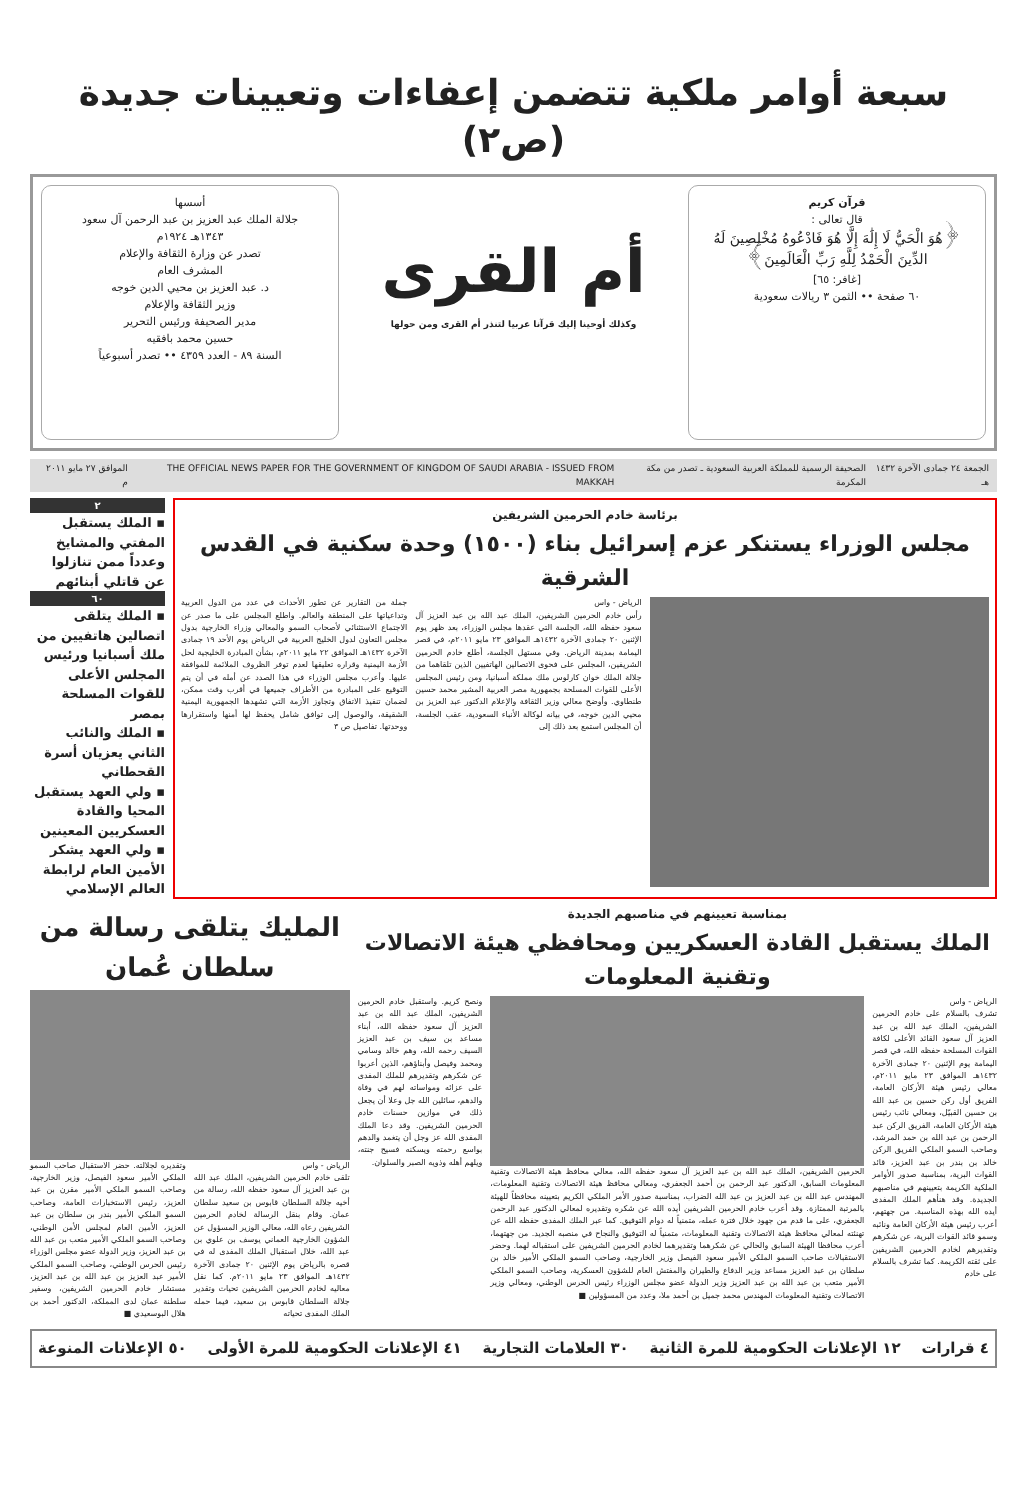سبعة أوامر ملكية تتضمن إعفاءات وتعيينات جديدة (ص٢)
قرآن كريم
قال تعالى :
﴿هُوَ الْحَيُّ لَا إِلَٰهَ إِلَّا هُوَ فَادْعُوهُ مُخْلِصِينَ لَهُ الدِّينَ الْحَمْدُ لِلَّهِ رَبِّ الْعَالَمِينَ﴾
[غافر: ٦٥]
٦٠ صفحة •• الثمن ٣ ريالات سعودية
أم القرى
وكذلك أوحينا إليك قرآنا عربيا لتنذر أم القرى ومن حولها
أسسها
جلالة الملك عبد العزيز بن عبد الرحمن آل سعود
١٣٤٣هـ ١٩٢٤م
تصدر عن وزارة الثقافة والإعلام
المشرف العام
د. عبد العزيز بن محيي الدين خوجه
وزير الثقافة والإعلام
مدير الصحيفة ورئيس التحرير
حسين محمد بافقيه
السنة ٨٩ - العدد ٤٣٥٩ •• تصدر أسبوعياً
الجمعة ٢٤ جمادى الآخرة ١٤٣٢ هـ الصحيفة الرسمية للمملكة العربية السعودية ـ تصدر من مكة المكرمة THE OFFICIAL NEWS PAPER FOR THE GOVERNMENT OF KINGDOM OF SAUDI ARABIA - ISSUED FROM MAKKAH الموافق ٢٧ مايو ٢٠١١ م
برئاسة خادم الحرمين الشريفين
مجلس الوزراء يستنكر عزم إسرائيل بناء (١٥٠٠) وحدة سكنية في القدس الشرقية
الرياض - واس
رأس خادم الحرمين الشريفين، الملك عبد الله بن عبد العزيز آل سعود حفظه الله، الجلسة التي عقدها مجلس الوزراء، بعد ظهر يوم الإثنين ٢٠ جمادى الآخرة ١٤٣٢هـ الموافق ٢٣ مايو ٢٠١١م، في قصر اليمامة بمدينة الرياض. وفي مستهل الجلسة، أطلع خادم الحرمين الشريفين، المجلس على فحوى الاتصالين الهاتفيين الذين تلقاهما من جلالة الملك خوان كارلوس ملك مملكة أسبانيا، ومن رئيس المجلس الأعلى للقوات المسلحة بجمهورية مصر العربية المشير محمد حسين طنطاوي. وأوضح معالي وزير الثقافة والإعلام الدكتور عبد العزيز بن محيي الدين خوجه، في بيانه لوكالة الأنباء السعودية، عقب الجلسة، أن المجلس استمع بعد ذلك إلى
جملة من التقارير عن تطور الأحداث في عدد من الدول العربية وتداعياتها على المنطقة والعالم. واطلع المجلس على ما صدر عن الاجتماع الاستثنائي لأصحاب السمو والمعالي وزراء الخارجية بدول مجلس التعاون لدول الخليج العربية في الرياض يوم الأحد ١٩ جمادى الآخرة ١٤٣٢هـ الموافق ٢٢ مايو ٢٠١١م، بشأن المبادرة الخليجية لحل الأزمة اليمنية وقراره تعليقها لعدم توفر الظروف الملائمة للموافقة عليها. وأعرب مجلس الوزراء في هذا الصدد عن أمله في أن يتم التوقيع على المبادرة من الأطراف جميعها في أقرب وقت ممكن، لضمان تنفيذ الاتفاق وتجاوز الأزمة التي تشهدها الجمهورية اليمنية الشقيقة، والوصول إلى توافق شامل يحفظ لها أمنها واستقرارها ووحدتها. تفاصيل ص ٣
٢
▪ الملك يستقبل المفتي والمشايخ وعدداً ممن تنازلوا عن قاتلي أبنائهم
٦٠
▪ الملك يتلقى اتصالين هاتفيين من ملك أسبانيا ورئيس المجلس الأعلى للقوات المسلحة بمصر
▪ الملك والنائب الثاني يعزيان أسرة القحطاني
▪ ولي العهد يستقبل المحيا والقادة العسكريين المعينين
▪ ولي العهد يشكر الأمين العام لرابطة العالم الإسلامي
بمناسبة تعيينهم في مناصبهم الجديدة
الملك يستقبل القادة العسكريين ومحافظي هيئة الاتصالات وتقنية المعلومات
الرياض - واس
تشرف بالسلام على خادم الحرمين الشريفين، الملك عبد الله بن عبد العزيز آل سعود القائد الأعلى لكافة القوات المسلحة حفظه الله، في قصر اليمامة يوم الإثنين ٢٠ جمادى الآخرة ١٤٣٢هـ الموافق ٢٣ مايو ٢٠١١م، معالي رئيس هيئة الأركان العامة، الفريق أول ركن حسين بن عبد الله بن حسين القبيّل، ومعالي نائب رئيس هيئة الأركان العامة، الفريق الركن عبد الرحمن بن عبد الله بن حمد المرشد، وصاحب السمو الملكي الفريق الركن خالد بن بندر بن عبد العزيز، قائد القوات البرية، بمناسبة صدور الأوامر الملكية الكريمة بتعيينهم في مناصبهم الجديدة. وقد هنأهم الملك المفدى أيده الله بهذه المناسبة. من جهتهم، أعرب رئيس هيئة الأركان العامة ونائبه وسمو قائد القوات البرية، عن شكرهم وتقديرهم لخادم الحرمين الشريفين على ثقته الكريمة. كما تشرف بالسلام على خادم
الحرمين الشريفين، الملك عبد الله بن عبد العزيز آل سعود حفظه الله، معالي محافظ هيئة الاتصالات وتقنية المعلومات السابق، الدكتور عبد الرحمن بن أحمد الجعفري، ومعالي محافظ هيئة الاتصالات وتقنية المعلومات، المهندس عبد الله بن عبد العزيز بن عبد الله الضراب، بمناسبة صدور الأمر الملكي الكريم بتعيينه محافظاً للهيئة بالمرتبة الممتازة. وقد أعرب خادم الحرمين الشريفين أيده الله عن شكره وتقديره لمعالي الدكتور عبد الرحمن الجعفري، على ما قدم من جهود خلال فترة عمله، متمنياً له دوام التوفيق. كما عبر الملك المفدى حفظه الله عن تهنئته لمعالي محافظ هيئة الاتصالات وتقنية المعلومات، متمنياً له التوفيق والنجاح في منصبه الجديد. من جهتهما، أعرب محافظا الهيئة السابق والحالي عن شكرهما وتقديرهما لخادم الحرمين الشريفين على استقباله لهما. وحضر الاستقبالات صاحب السمو الملكي الأمير سعود الفيصل وزير الخارجية، وصاحب السمو الملكي الأمير خالد بن سلطان بن عبد العزيز مساعد وزير الدفاع والطيران والمفتش العام للشؤون العسكرية، وصاحب السمو الملكي الأمير متعب بن عبد الله بن عبد العزيز وزير الدولة عضو مجلس الوزراء رئيس الحرس الوطني، ومعالي وزير الاتصالات وتقنية المعلومات المهندس محمد جميل بن أحمد ملا، وعدد من المسؤولين ■
ونصح كريم. واستقبل خادم الحرمين الشريفين، الملك عبد الله بن عبد العزيز آل سعود حفظه الله، أبناء مساعد بن سيف بن عبد العزيز السيف رحمه الله، وهم خالد وسامي ومحمد وفيصل وأبناؤهم، الذين أعربوا عن شكرهم وتقديرهم للملك المفدى على عزائه ومواساته لهم في وفاة والدهم، سائلين الله جل وعلا أن يجعل ذلك في موازين حسنات خادم الحرمين الشريفين. وقد دعا الملك المفدى الله عز وجل أن يتغمد والدهم بواسع رحمته ويسكنه فسيح جنته، ويلهم أهله وذويه الصبر والسلوان.
المليك يتلقى رسالة من سلطان عُمان
الرياض - واس
تلقى خادم الحرمين الشريفين، الملك عبد الله بن عبد العزيز آل سعود حفظه الله، رسالة من أخيه جلالة السلطان قابوس بن سعيد سلطان عمان. وقام بنقل الرسالة لخادم الحرمين الشريفين رعاه الله، معالي الوزير المسؤول عن الشؤون الخارجية العماني يوسف بن علوي بن عبد الله، خلال استقبال الملك المفدى له في قصره بالرياض يوم الإثنين ٢٠ جمادى الآخرة ١٤٣٢هـ الموافق ٢٣ مايو ٢٠١١م. كما نقل معاليه لخادم الحرمين الشريفين تحيات وتقدير جلالة السلطان قابوس بن سعيد، فيما حمله الملك المفدى تحياته
وتقديره لجلالته. حضر الاستقبال صاحب السمو الملكي الأمير سعود الفيصل، وزير الخارجية، وصاحب السمو الملكي الأمير مقرن بن عبد العزيز، رئيس الاستخبارات العامة، وصاحب السمو الملكي الأمير بندر بن سلطان بن عبد العزيز، الأمين العام لمجلس الأمن الوطني، وصاحب السمو الملكي الأمير متعب بن عبد الله بن عبد العزيز، وزير الدولة عضو مجلس الوزراء رئيس الحرس الوطني، وصاحب السمو الملكي الأمير عبد العزيز بن عبد الله بن عبد العزيز، مستشار خادم الحرمين الشريفين، وسفير سلطنة عمان لدى المملكة، الدكتور أحمد بن هلال البوسعيدي ■
٤ قرارات ١٢ الإعلانات الحكومية للمرة الثانية ٣٠ العلامات التجارية ٤١ الإعلانات الحكومية للمرة الأولى ٥٠ الإعلانات المنوعة